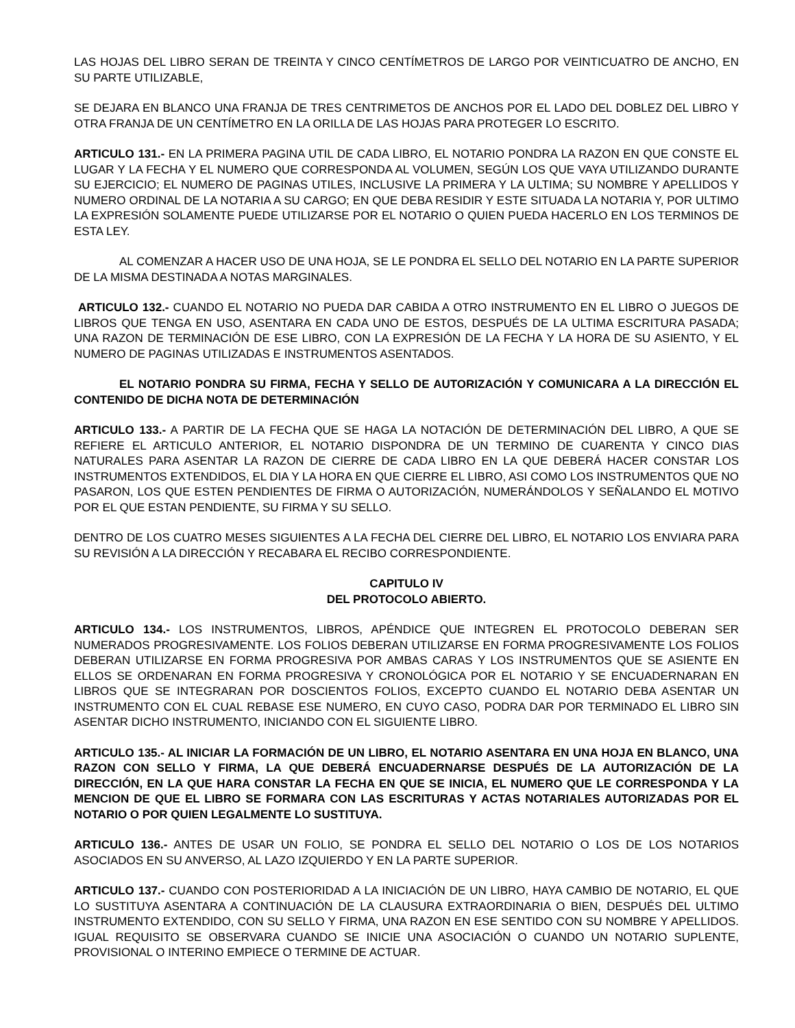LAS HOJAS DEL LIBRO SERAN DE TREINTA Y CINCO CENTÍMETROS DE LARGO POR VEINTICUATRO DE ANCHO, EN SU PARTE UTILIZABLE,
SE DEJARA EN BLANCO UNA FRANJA DE TRES CENTRIMETOS DE ANCHOS POR EL LADO DEL DOBLEZ DEL LIBRO Y OTRA FRANJA DE UN CENTÍMETRO EN LA ORILLA DE LAS HOJAS PARA PROTEGER LO ESCRITO.
ARTICULO 131.- EN LA PRIMERA PAGINA UTIL DE CADA LIBRO, EL NOTARIO PONDRA LA RAZON EN QUE CONSTE EL LUGAR Y LA FECHA Y EL NUMERO QUE CORRESPONDA AL VOLUMEN, SEGÚN LOS QUE VAYA UTILIZANDO DURANTE SU EJERCICIO; EL NUMERO DE PAGINAS UTILES, INCLUSIVE LA PRIMERA Y LA ULTIMA; SU NOMBRE Y APELLIDOS Y NUMERO ORDINAL DE LA NOTARIA A SU CARGO; EN QUE DEBA RESIDIR Y ESTE SITUADA LA NOTARIA Y, POR ULTIMO LA EXPRESIÓN SOLAMENTE PUEDE UTILIZARSE POR EL NOTARIO O QUIEN PUEDA HACERLO EN LOS TERMINOS DE ESTA LEY.
AL COMENZAR A HACER USO DE UNA HOJA, SE LE PONDRA EL SELLO DEL NOTARIO EN LA PARTE SUPERIOR DE LA MISMA DESTINADA A NOTAS MARGINALES.
ARTICULO 132.- CUANDO EL NOTARIO NO PUEDA DAR CABIDA A OTRO INSTRUMENTO EN EL LIBRO O JUEGOS DE LIBROS QUE TENGA EN USO, ASENTARA EN CADA UNO DE ESTOS, DESPUÉS DE LA ULTIMA ESCRITURA PASADA; UNA RAZON DE TERMINACIÓN DE ESE LIBRO, CON LA EXPRESIÓN DE LA FECHA Y LA HORA DE SU ASIENTO, Y EL NUMERO DE PAGINAS UTILIZADAS E INSTRUMENTOS ASENTADOS.
EL NOTARIO PONDRA SU FIRMA, FECHA Y SELLO DE AUTORIZACIÓN Y COMUNICARA A LA DIRECCIÓN EL CONTENIDO DE DICHA NOTA DE DETERMINACIÓN
ARTICULO 133.- A PARTIR DE LA FECHA QUE SE HAGA LA NOTACIÓN DE DETERMINACIÓN DEL LIBRO, A QUE SE REFIERE EL ARTICULO ANTERIOR, EL NOTARIO DISPONDRA DE UN TERMINO DE CUARENTA Y CINCO DIAS NATURALES PARA ASENTAR LA RAZON DE CIERRE DE CADA LIBRO EN LA QUE DEBERÁ HACER CONSTAR LOS INSTRUMENTOS EXTENDIDOS, EL DIA Y LA HORA EN QUE CIERRE EL LIBRO, ASI COMO LOS INSTRUMENTOS QUE NO PASARON, LOS QUE ESTEN PENDIENTES DE FIRMA O AUTORIZACIÓN, NUMERÁNDOLOS Y SEÑALANDO EL MOTIVO POR EL QUE ESTAN PENDIENTE, SU FIRMA Y SU SELLO.
DENTRO DE LOS CUATRO MESES SIGUIENTES A LA FECHA DEL CIERRE DEL LIBRO, EL NOTARIO LOS ENVIARA PARA SU REVISIÓN A LA DIRECCIÓN Y RECABARA EL RECIBO CORRESPONDIENTE.
CAPITULO IV
DEL PROTOCOLO ABIERTO.
ARTICULO 134.- LOS INSTRUMENTOS, LIBROS, APÉNDICE QUE INTEGREN EL PROTOCOLO DEBERAN SER NUMERADOS PROGRESIVAMENTE. LOS FOLIOS DEBERAN UTILIZARSE EN FORMA PROGRESIVAMENTE LOS FOLIOS DEBERAN UTILIZARSE EN FORMA PROGRESIVA POR AMBAS CARAS Y LOS INSTRUMENTOS QUE SE ASIENTE EN ELLOS SE ORDENARAN EN FORMA PROGRESIVA Y CRONOLÓGICA POR EL NOTARIO Y SE ENCUADERNARAN EN LIBROS QUE SE INTEGRARAN POR DOSCIENTOS FOLIOS, EXCEPTO CUANDO EL NOTARIO DEBA ASENTAR UN INSTRUMENTO CON EL CUAL REBASE ESE NUMERO, EN CUYO CASO, PODRA DAR POR TERMINADO EL LIBRO SIN ASENTAR DICHO INSTRUMENTO, INICIANDO CON EL SIGUIENTE LIBRO.
ARTICULO 135.- AL INICIAR LA FORMACIÓN DE UN LIBRO, EL NOTARIO ASENTARA EN UNA HOJA EN BLANCO, UNA RAZON CON SELLO Y FIRMA, LA QUE DEBERÁ ENCUADERNARSE DESPUÉS DE LA AUTORIZACIÓN DE LA DIRECCIÓN, EN LA QUE HARA CONSTAR LA FECHA EN QUE SE INICIA, EL NUMERO QUE LE CORRESPONDA Y LA MENCION DE QUE EL LIBRO SE FORMARA CON LAS ESCRITURAS Y ACTAS NOTARIALES AUTORIZADAS POR EL NOTARIO O POR QUIEN LEGALMENTE LO SUSTITUYA.
ARTICULO 136.- ANTES DE USAR UN FOLIO, SE PONDRA EL SELLO DEL NOTARIO O LOS DE LOS NOTARIOS ASOCIADOS EN SU ANVERSO, AL LAZO IZQUIERDO Y EN LA PARTE SUPERIOR.
ARTICULO 137.- CUANDO CON POSTERIORIDAD A LA INICIACIÓN DE UN LIBRO, HAYA CAMBIO DE NOTARIO, EL QUE LO SUSTITUYA ASENTARA A CONTINUACIÓN DE LA CLAUSURA EXTRAORDINARIA O BIEN, DESPUÉS DEL ULTIMO INSTRUMENTO EXTENDIDO, CON SU SELLO Y FIRMA, UNA RAZON EN ESE SENTIDO CON SU NOMBRE Y APELLIDOS. IGUAL REQUISITO SE OBSERVARA CUANDO SE INICIE UNA ASOCIACIÓN O CUANDO UN NOTARIO SUPLENTE, PROVISIONAL O INTERINO EMPIECE O TERMINE DE ACTUAR.